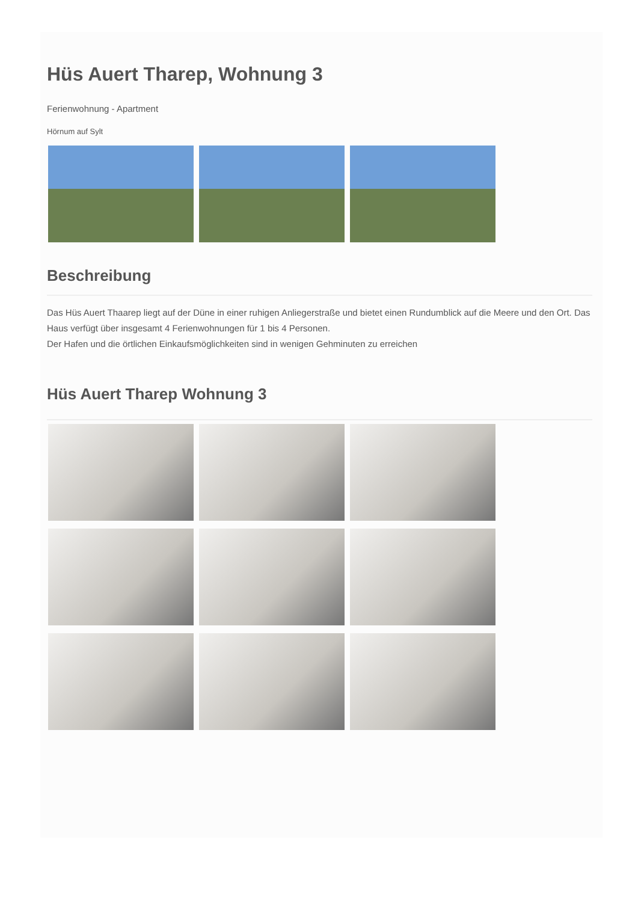Hüs Auert Tharep, Wohnung 3
Ferienwohnung - Apartment
Hörnum auf Sylt
Beschreibung
Das Hüs Auert Thaarep liegt auf der Düne in einer ruhigen Anliegerstraße und bietet einen Rundumblick auf die Meere und den Ort. Das Haus verfügt über insgesamt 4 Ferienwohnungen für 1 bis 4 Personen.
Der Hafen und die örtlichen Einkaufsmöglichkeiten sind in wenigen Gehminuten zu erreichen
Hüs Auert Tharep Wohnung 3